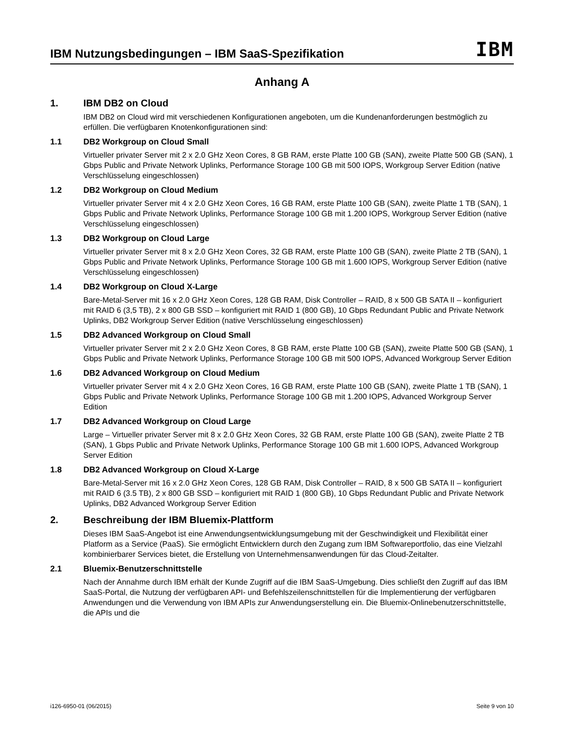IBM Nutzungsbedingungen – IBM SaaS-Spezifikation
IBM
Anhang A
1. IBM DB2 on Cloud
IBM DB2 on Cloud wird mit verschiedenen Konfigurationen angeboten, um die Kundenanforderungen bestmöglich zu erfüllen. Die verfügbaren Knotenkonfigurationen sind:
1.1 DB2 Workgroup on Cloud Small
Virtueller privater Server mit 2 x 2.0 GHz Xeon Cores, 8 GB RAM, erste Platte 100 GB (SAN), zweite Platte 500 GB (SAN), 1 Gbps Public and Private Network Uplinks, Performance Storage 100 GB mit 500 IOPS, Workgroup Server Edition (native Verschlüsselung eingeschlossen)
1.2 DB2 Workgroup on Cloud Medium
Virtueller privater Server mit 4 x 2.0 GHz Xeon Cores, 16 GB RAM, erste Platte 100 GB (SAN), zweite Platte 1 TB (SAN), 1 Gbps Public and Private Network Uplinks, Performance Storage 100 GB mit 1.200 IOPS, Workgroup Server Edition (native Verschlüsselung eingeschlossen)
1.3 DB2 Workgroup on Cloud Large
Virtueller privater Server mit 8 x 2.0 GHz Xeon Cores, 32 GB RAM, erste Platte 100 GB (SAN), zweite Platte 2 TB (SAN), 1 Gbps Public and Private Network Uplinks, Performance Storage 100 GB mit 1.600 IOPS, Workgroup Server Edition (native Verschlüsselung eingeschlossen)
1.4 DB2 Workgroup on Cloud X-Large
Bare-Metal-Server mit 16 x 2.0 GHz Xeon Cores, 128 GB RAM, Disk Controller – RAID, 8 x 500 GB SATA II – konfiguriert mit RAID 6 (3,5 TB), 2 x 800 GB SSD – konfiguriert mit RAID 1 (800 GB), 10 Gbps Redundant Public and Private Network Uplinks, DB2 Workgroup Server Edition (native Verschlüsselung eingeschlossen)
1.5 DB2 Advanced Workgroup on Cloud Small
Virtueller privater Server mit 2 x 2.0 GHz Xeon Cores, 8 GB RAM, erste Platte 100 GB (SAN), zweite Platte 500 GB (SAN), 1 Gbps Public and Private Network Uplinks, Performance Storage 100 GB mit 500 IOPS, Advanced Workgroup Server Edition
1.6 DB2 Advanced Workgroup on Cloud Medium
Virtueller privater Server mit 4 x 2.0 GHz Xeon Cores, 16 GB RAM, erste Platte 100 GB (SAN), zweite Platte 1 TB (SAN), 1 Gbps Public and Private Network Uplinks, Performance Storage 100 GB mit 1.200 IOPS, Advanced Workgroup Server Edition
1.7 DB2 Advanced Workgroup on Cloud Large
Large – Virtueller privater Server mit 8 x 2.0 GHz Xeon Cores, 32 GB RAM, erste Platte 100 GB (SAN), zweite Platte 2 TB (SAN), 1 Gbps Public and Private Network Uplinks, Performance Storage 100 GB mit 1.600 IOPS, Advanced Workgroup Server Edition
1.8 DB2 Advanced Workgroup on Cloud X-Large
Bare-Metal-Server mit 16 x 2.0 GHz Xeon Cores, 128 GB RAM, Disk Controller – RAID, 8 x 500 GB SATA II – konfiguriert mit RAID 6 (3.5 TB), 2 x 800 GB SSD – konfiguriert mit RAID 1 (800 GB), 10 Gbps Redundant Public and Private Network Uplinks, DB2 Advanced Workgroup Server Edition
2. Beschreibung der IBM Bluemix-Plattform
Dieses IBM SaaS-Angebot ist eine Anwendungsentwicklungsumgebung mit der Geschwindigkeit und Flexibilität einer Platform as a Service (PaaS). Sie ermöglicht Entwicklern durch den Zugang zum IBM Softwareportfolio, das eine Vielzahl kombinierbarer Services bietet, die Erstellung von Unternehmensanwendungen für das Cloud-Zeitalter.
2.1 Bluemix-Benutzerschnittstelle
Nach der Annahme durch IBM erhält der Kunde Zugriff auf die IBM SaaS-Umgebung. Dies schließt den Zugriff auf das IBM SaaS-Portal, die Nutzung der verfügbaren API- und Befehlszeilenschnittstellen für die Implementierung der verfügbaren Anwendungen und die Verwendung von IBM APIs zur Anwendungserstellung ein. Die Bluemix-Onlinebenutzerschnittstelle, die APIs und die
i126-6950-01 (06/2015) Seite 9 von 10